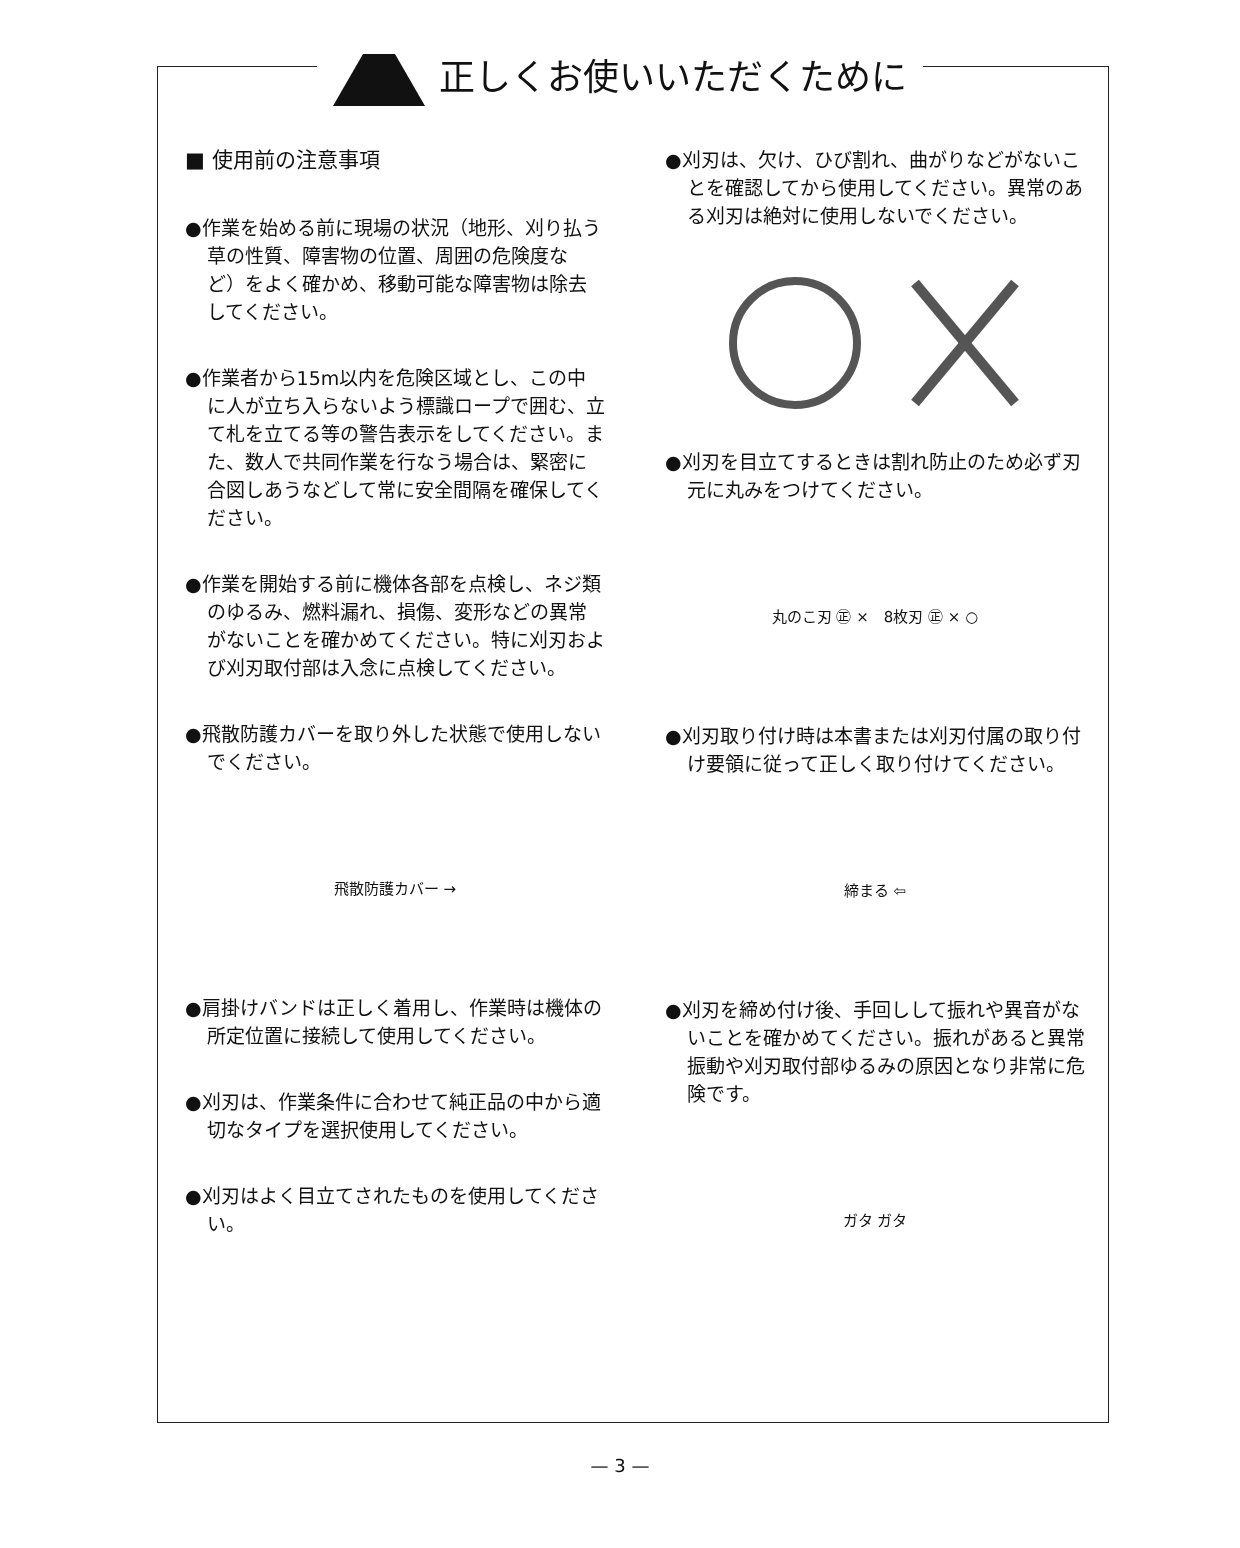正しくお使いいただくために
■ 使用前の注意事項
●作業を始める前に現場の状況（地形、刈り払う草の性質、障害物の位置、周囲の危険度など）をよく確かめ、移動可能な障害物は除去してください。
●作業者から15m以内を危険区域とし、この中に人が立ち入らないよう標識ロープで囲む、立て札を立てる等の警告表示をしてください。また、数人で共同作業を行なう場合は、緊密に合図しあうなどして常に安全間隔を確保してください。
●作業を開始する前に機体各部を点検し、ネジ類のゆるみ、燃料漏れ、損傷、変形などの異常がないことを確かめてください。特に刈刃および刈刃取付部は入念に点検してください。
●飛散防護カバーを取り外した状態で使用しないでください。
飛散防護カバー →
●肩掛けバンドは正しく着用し、作業時は機体の所定位置に接続して使用してください。
●刈刃は、作業条件に合わせて純正品の中から適切なタイプを選択使用してください。
●刈刃はよく目立てされたものを使用してください。
●刈刃は、欠け、ひび割れ、曲がりなどがないことを確認してから使用してください。異常のある刈刃は絶対に使用しないでください。
●刈刃を目立てするときは割れ防止のため必ず刃元に丸みをつけてください。
丸のこ刃 ㊣ ×　8枚刃 ㊣ × ○
●刈刃取り付け時は本書または刈刃付属の取り付け要領に従って正しく取り付けてください。
締まる ⇦
●刈刃を締め付け後、手回しして振れや異音がないことを確かめてください。振れがあると異常振動や刈刃取付部ゆるみの原因となり非常に危険です。
ガタ ガタ
— 3 —